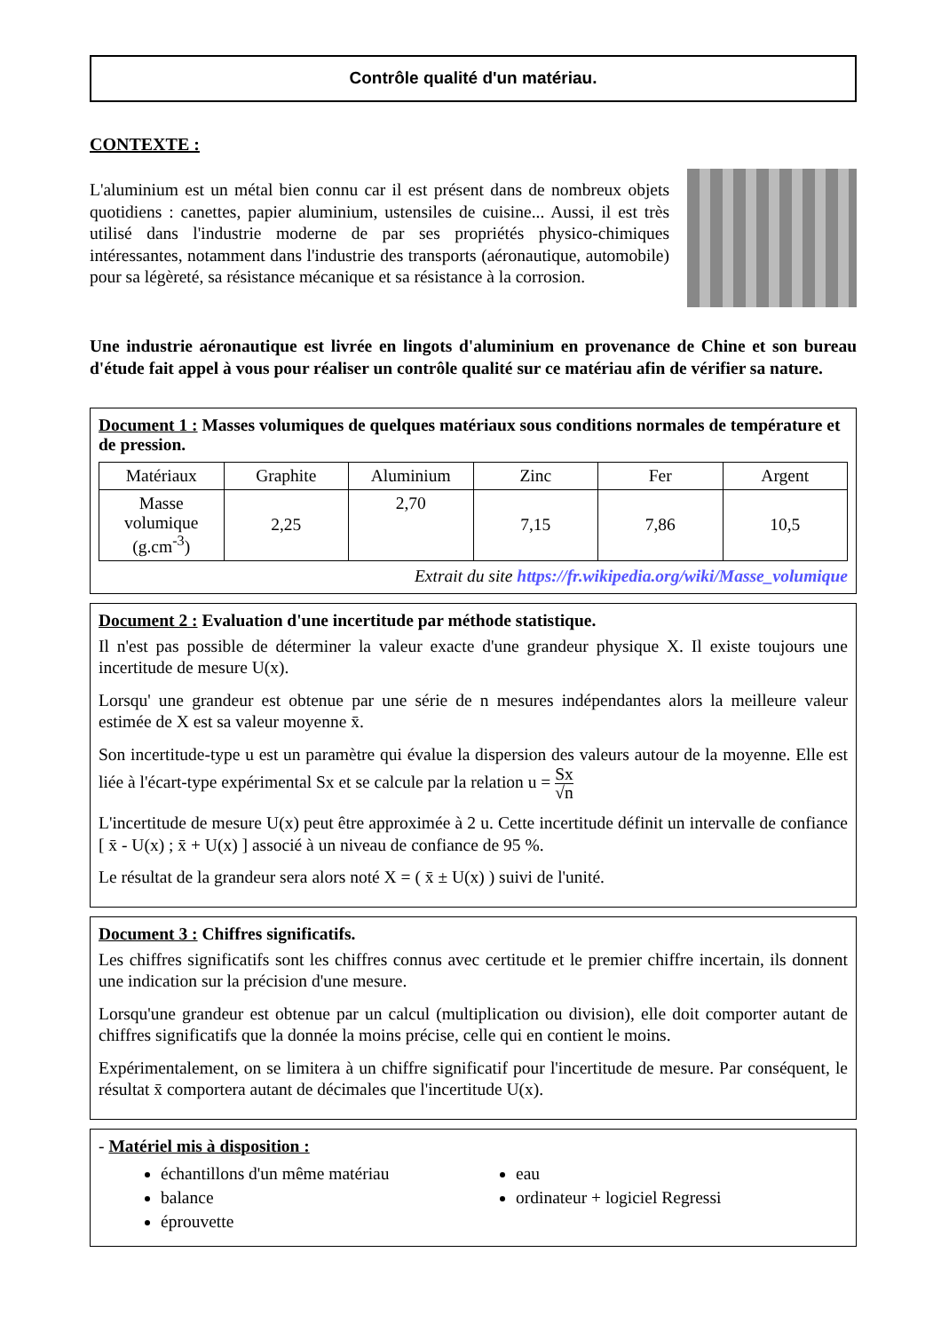Contrôle qualité d'un matériau.
CONTEXTE :
L'aluminium est un métal bien connu car il est présent dans de nombreux objets quotidiens : canettes, papier aluminium, ustensiles de cuisine... Aussi, il est très utilisé dans l'industrie moderne de par ses propriétés physico-chimiques intéressantes, notamment dans l'industrie des transports (aéronautique, automobile) pour sa légèreté, sa résistance mécanique et sa résistance à la corrosion.
Une industrie aéronautique est livrée en lingots d'aluminium en provenance de Chine et son bureau d'étude fait appel à vous pour réaliser un contrôle qualité sur ce matériau afin de vérifier sa nature.
Document 1 : Masses volumiques de quelques matériaux sous conditions normales de température et de pression.
| Matériaux | Graphite | Aluminium | Zinc | Fer | Argent |
| Masse volumique (g.cm<sup>-3</sup>) | 2,25 | 2,70 | 7,15 | 7,86 | 10,5 |
Extrait du site https://fr.wikipedia.org/wiki/Masse_volumique
Document 2 : Evaluation d'une incertitude par méthode statistique.
Il n'est pas possible de déterminer la valeur exacte d'une grandeur physique X. Il existe toujours une incertitude de mesure U(x).
Lorsqu' une grandeur est obtenue par une série de n mesures indépendantes alors la meilleure valeur estimée de X est sa valeur moyenne x̄.
Son incertitude-type u est un paramètre qui évalue la dispersion des valeurs autour de la moyenne. Elle est liée à l'écart-type expérimental Sx et se calcule par la relation u = Sx √n
L'incertitude de mesure U(x) peut être approximée à 2 u. Cette incertitude définit un intervalle de confiance [ x̄ - U(x) ; x̄ + U(x) ] associé à un niveau de confiance de 95 %.
Le résultat de la grandeur sera alors noté X = ( x̄ ± U(x) ) suivi de l'unité.
Document 3 : Chiffres significatifs.
Les chiffres significatifs sont les chiffres connus avec certitude et le premier chiffre incertain, ils donnent une indication sur la précision d'une mesure.
Lorsqu'une grandeur est obtenue par un calcul (multiplication ou division), elle doit comporter autant de chiffres significatifs que la donnée la moins précise, celle qui en contient le moins.
Expérimentalement, on se limitera à un chiffre significatif pour l'incertitude de mesure. Par conséquent, le résultat x̄ comportera autant de décimales que l'incertitude U(x).
- Matériel mis à disposition :
échantillons d'un même matériau
balance
éprouvette
eau
ordinateur + logiciel Regressi